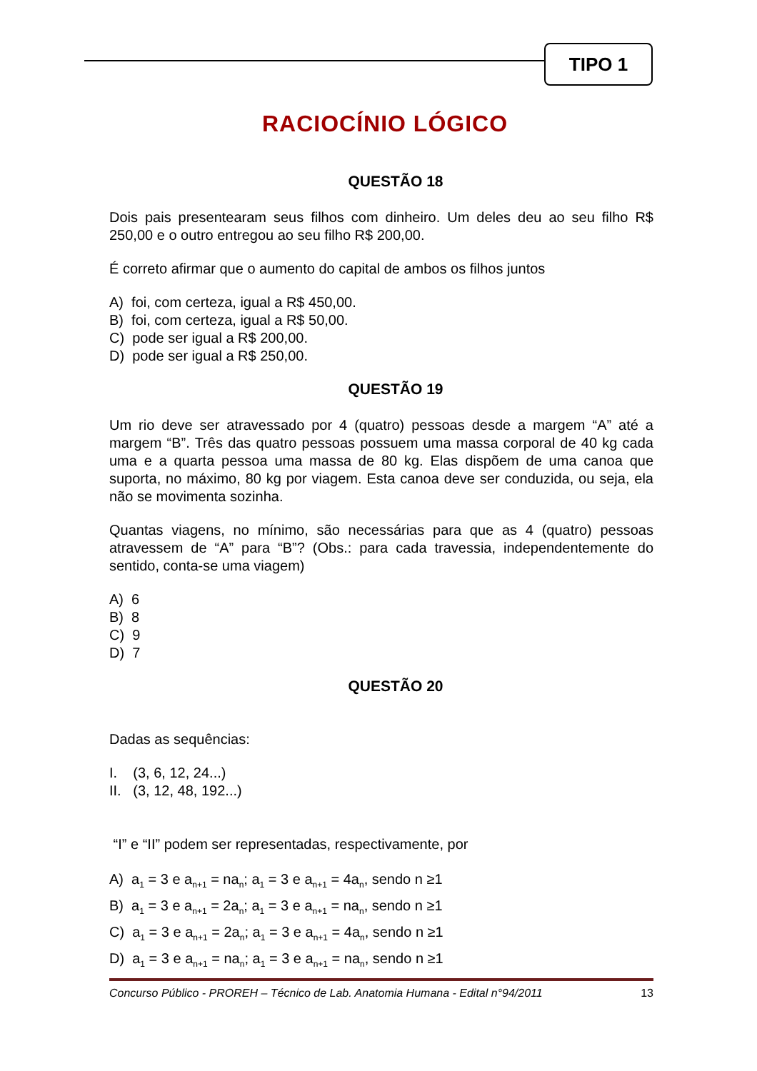TIPO 1
RACIOCÍNIO LÓGICO
QUESTÃO 18
Dois pais presentearam seus filhos com dinheiro. Um deles deu ao seu filho R$ 250,00 e o outro entregou ao seu filho R$ 200,00.
É correto afirmar que o aumento do capital de ambos os filhos juntos
A) foi, com certeza, igual a R$ 450,00.
B) foi, com certeza, igual a R$ 50,00.
C) pode ser igual a R$ 200,00.
D) pode ser igual a R$ 250,00.
QUESTÃO 19
Um rio deve ser atravessado por 4 (quatro) pessoas desde a margem “A” até a margem “B”. Três das quatro pessoas possuem uma massa corporal de 40 kg cada uma e a quarta pessoa uma massa de 80 kg. Elas dispõem de uma canoa que suporta, no máximo, 80 kg por viagem. Esta canoa deve ser conduzida, ou seja, ela não se movimenta sozinha.
Quantas viagens, no mínimo, são necessárias para que as 4 (quatro) pessoas atravessem de “A” para “B”? (Obs.: para cada travessia, independentemente do sentido, conta-se uma viagem)
A) 6
B) 8
C) 9
D) 7
QUESTÃO 20
Dadas as sequências:
I. (3, 6, 12, 24...)
II. (3, 12, 48, 192...)
“I” e “II” podem ser representadas, respectivamente, por
A) a<sub>1</sub> = 3 e a<sub>n+1</sub> = na<sub>n</sub>; a<sub>1</sub> = 3 e a<sub>n+1</sub> = 4a<sub>n</sub>, sendo n ≥1
B) a<sub>1</sub> = 3 e a<sub>n+1</sub> = 2a<sub>n</sub>; a<sub>1</sub> = 3 e a<sub>n+1</sub> = na<sub>n</sub>, sendo n ≥1
C) a<sub>1</sub> = 3 e a<sub>n+1</sub> = 2a<sub>n</sub>; a<sub>1</sub> = 3 e a<sub>n+1</sub> = 4a<sub>n</sub>, sendo n ≥1
D) a<sub>1</sub> = 3 e a<sub>n+1</sub> = na<sub>n</sub>; a<sub>1</sub> = 3 e a<sub>n+1</sub> = na<sub>n</sub>, sendo n ≥1
Concurso Público - PROREH – Técnico de Lab. Anatomia Humana - Edital n°94/2011 13